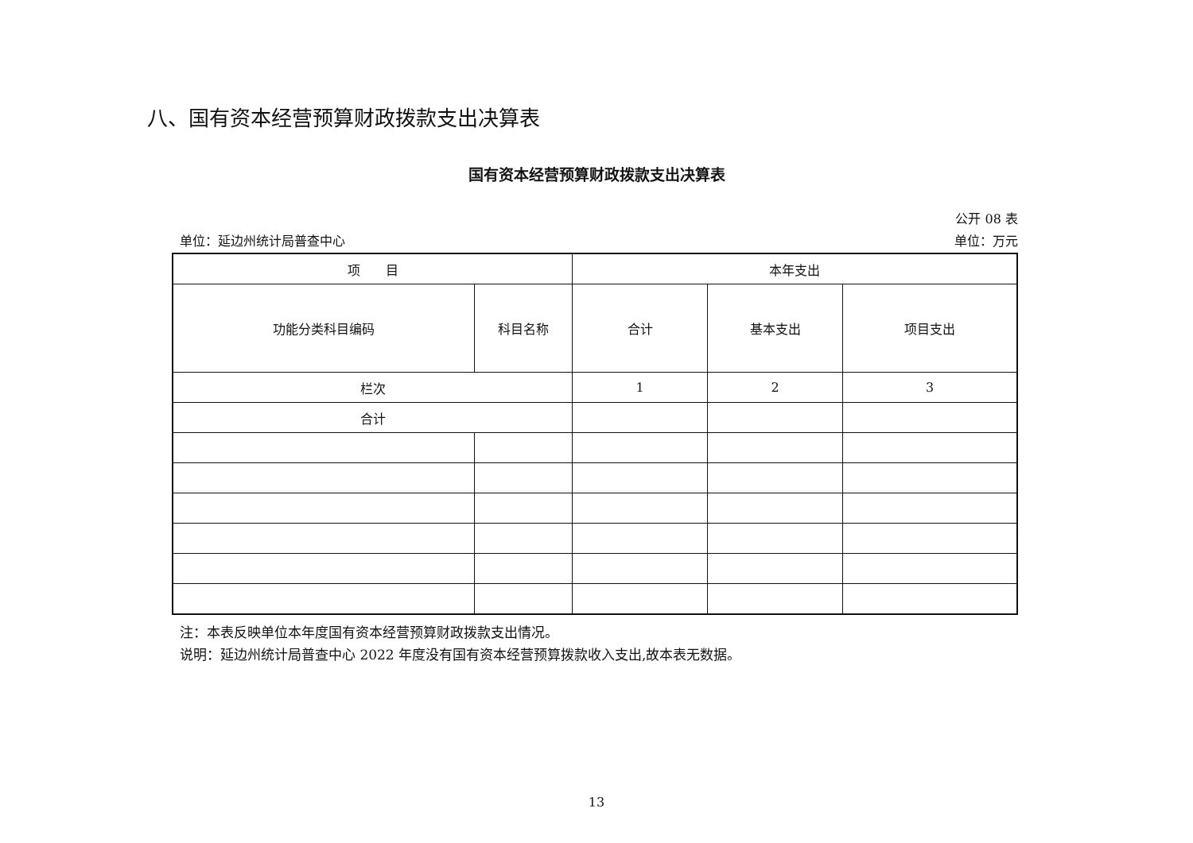八、国有资本经营预算财政拨款支出决算表
国有资本经营预算财政拨款支出决算表
公开 08 表
单位：延边州统计局普查中心 单位：万元
| 项 目 | | 本年支出 | | |
| --- | --- | --- | --- | --- |
| 功能分类科目编码 | 科目名称 | 合计 | 基本支出 | 项目支出 |
| 栏次 | | 1 | 2 | 3 |
| 合计 | | | | |
注：本表反映单位本年度国有资本经营预算财政拨款支出情况。
说明：延边州统计局普查中心 2022 年度没有国有资本经营预算拨款收入支出,故本表无数据。
13